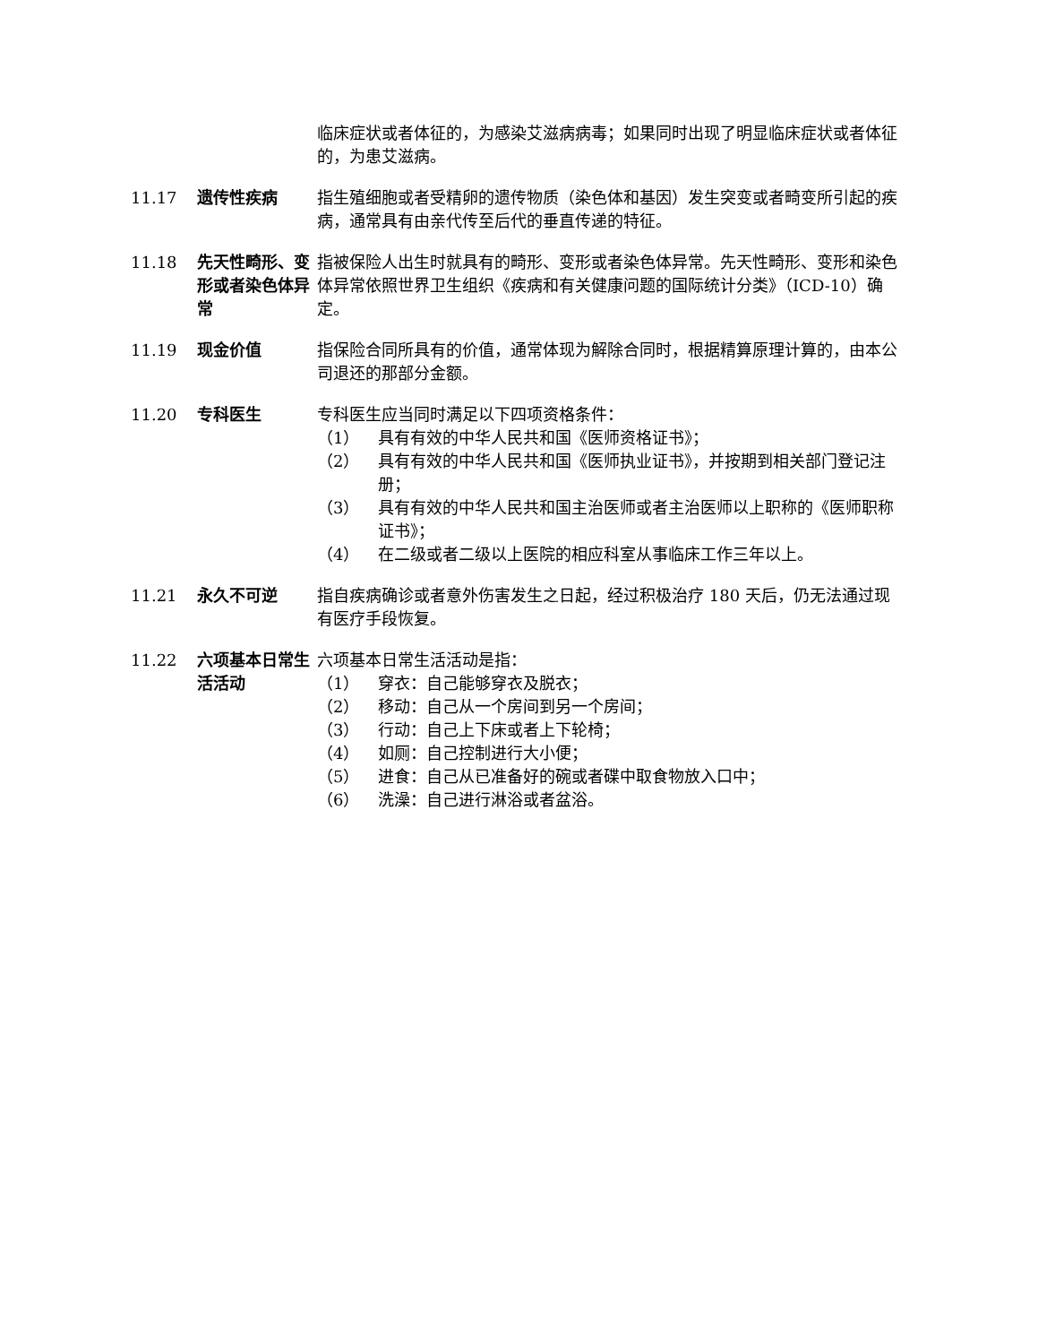临床症状或者体征的，为感染艾滋病病毒；如果同时出现了明显临床症状或者体征的，为患艾滋病。
11.17 遗传性疾病 指生殖细胞或者受精卵的遗传物质（染色体和基因）发生突变或者畸变所引起的疾病，通常具有由亲代传至后代的垂直传递的特征。
11.18 先天性畸形、变形或者染色体异常
指被保险人出生时就具有的畸形、变形或者染色体异常。先天性畸形、变形和染色体异常依照世界卫生组织《疾病和有关健康问题的国际统计分类》（ICD-10）确定。
11.19 现金价值 指保险合同所具有的价值，通常体现为解除合同时，根据精算原理计算的，由本公司退还的那部分金额。
11.20 专科医生 专科医生应当同时满足以下四项资格条件：
（1） 具有有效的中华人民共和国《医师资格证书》；
（2） 具有有效的中华人民共和国《医师执业证书》，并按期到相关部门登记注册；
（3） 具有有效的中华人民共和国主治医师或者主治医师以上职称的《医师职称证书》；
（4） 在二级或者二级以上医院的相应科室从事临床工作三年以上。
11.21 永久不可逆 指自疾病确诊或者意外伤害发生之日起，经过积极治疗 180 天后，仍无法通过现有医疗手段恢复。
11.22 六项基本日常生活活动
六项基本日常生活活动是指：
（1） 穿衣：自己能够穿衣及脱衣；
（2） 移动：自己从一个房间到另一个房间；
（3） 行动：自己上下床或者上下轮椅；
（4） 如厕：自己控制进行大小便；
（5） 进食：自己从已准备好的碗或者碟中取食物放入口中；
（6） 洗澡：自己进行淋浴或者盆浴。